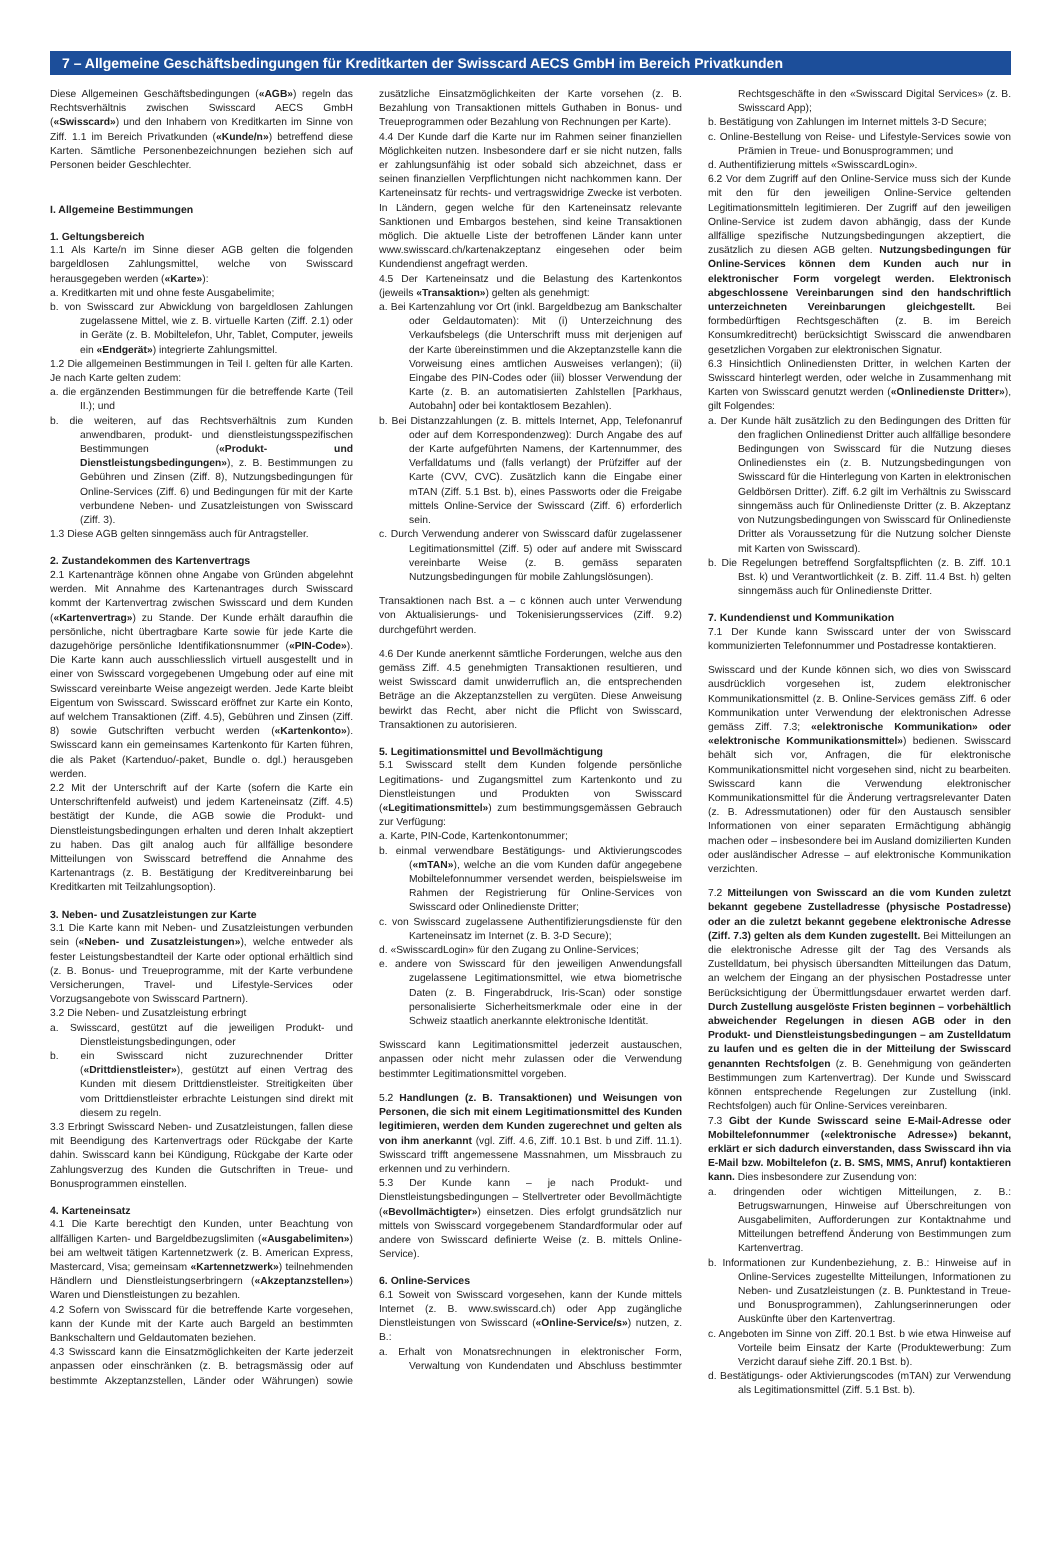7 – Allgemeine Geschäftsbedingungen für Kreditkarten der Swisscard AECS GmbH im Bereich Privatkunden
Diese Allgemeinen Geschäftsbedingungen («AGB») regeln das Rechtsverhältnis zwischen Swisscard AECS GmbH («Swisscard») und den Inhabern von Kreditkarten im Sinne von Ziff. 1.1 im Bereich Privatkunden («Kunde/n») betreffend diese Karten. Sämtliche Personenbezeichnungen beziehen sich auf Personen beider Geschlechter.
I. Allgemeine Bestimmungen
1. Geltungsbereich
1.1 Als Karte/n im Sinne dieser AGB gelten die folgenden bargeldlosen Zahlungsmittel, welche von Swisscard herausgegeben werden («Karte»):
a. Kreditkarten mit und ohne feste Ausgabelimite;
b. von Swisscard zur Abwicklung von bargeldlosen Zahlungen zugelassene Mittel, wie z. B. virtuelle Karten (Ziff. 2.1) oder in Geräte (z. B. Mobiltelefon, Uhr, Tablet, Computer, jeweils ein «Endgerät») integrierte Zahlungsmittel.
1.2 Die allgemeinen Bestimmungen in Teil I. gelten für alle Karten. Je nach Karte gelten zudem:
a. die ergänzenden Bestimmungen für die betreffende Karte (Teil II.); und
b. die weiteren, auf das Rechtsverhältnis zum Kunden anwendbaren, produkt- und dienstleistungsspezifischen Bestimmungen («Produkt- und Dienstleistungsbedingungen»), z. B. Bestimmungen zu Gebühren und Zinsen (Ziff. 8), Nutzungsbedingungen für Online-Services (Ziff. 6) und Bedingungen für mit der Karte verbundene Neben- und Zusatzleistungen von Swisscard (Ziff. 3).
1.3 Diese AGB gelten sinngemäss auch für Antragsteller.
2. Zustandekommen des Kartenvertrags
2.1 Kartenanträge können ohne Angabe von Gründen abgelehnt werden. Mit Annahme des Kartenantrages durch Swisscard kommt der Kartenvertrag zwischen Swisscard und dem Kunden («Kartenvertrag») zu Stande. Der Kunde erhält daraufhin die persönliche, nicht übertragbare Karte sowie für jede Karte die dazugehörige persönliche Identifikationsnummer («PIN-Code»). Die Karte kann auch ausschliesslich virtuell ausgestellt und in einer von Swisscard vorgegebenen Umgebung oder auf eine mit Swisscard vereinbarte Weise angezeigt werden. Jede Karte bleibt Eigentum von Swisscard. Swisscard eröffnet zur Karte ein Konto, auf welchem Transaktionen (Ziff. 4.5), Gebühren und Zinsen (Ziff. 8) sowie Gutschriften verbucht werden («Kartenkonto»). Swisscard kann ein gemeinsames Kartenkonto für Karten führen, die als Paket (Kartenduo/-paket, Bundle o. dgl.) herausgeben werden.
2.2 Mit der Unterschrift auf der Karte (sofern die Karte ein Unterschriftenfeld aufweist) und jedem Karteneinsatz (Ziff. 4.5) bestätigt der Kunde, die AGB sowie die Produkt- und Dienstleistungsbedingungen erhalten und deren Inhalt akzeptiert zu haben. Das gilt analog auch für allfällige besondere Mitteilungen von Swisscard betreffend die Annahme des Kartenantrags (z. B. Bestätigung der Kreditvereinbarung bei Kreditkarten mit Teilzahlungsoption).
3. Neben- und Zusatzleistungen zur Karte
3.1 Die Karte kann mit Neben- und Zusatzleistungen verbunden sein («Neben- und Zusatzleistungen»), welche entweder als fester Leistungsbestandteil der Karte oder optional erhältlich sind (z. B. Bonus- und Treueprogramme, mit der Karte verbundene Versicherungen, Travel- und Lifestyle-Services oder Vorzugsangebote von Swisscard Partnern).
3.2 Die Neben- und Zusatzleistung erbringt
a. Swisscard, gestützt auf die jeweiligen Produkt- und Dienstleistungsbedingungen, oder
b. ein Swisscard nicht zuzurechnender Dritter («Drittdienstleister»), gestützt auf einen Vertrag des Kunden mit diesem Drittdienstleister. Streitigkeiten über vom Drittdienstleister erbrachte Leistungen sind direkt mit diesem zu regeln.
3.3 Erbringt Swisscard Neben- und Zusatzleistungen, fallen diese mit Beendigung des Kartenvertrags oder Rückgabe der Karte dahin. Swisscard kann bei Kündigung, Rückgabe der Karte oder Zahlungsverzug des Kunden die Gutschriften in Treue- und Bonusprogrammen einstellen.
4. Karteneinsatz
4.1 Die Karte berechtigt den Kunden, unter Beachtung von allfälligen Karten- und Bargeldbezugslimiten («Ausgabelimiten») bei am weltweit tätigen Kartennetzwerk (z. B. American Express, Mastercard, Visa; gemeinsam «Kartennetzwerk») teilnehmenden Händlern und Dienstleistungserbringern («Akzeptanzstellen») Waren und Dienstleistungen zu bezahlen.
4.2 Sofern von Swisscard für die betreffende Karte vorgesehen, kann der Kunde mit der Karte auch Bargeld an bestimmten Bankschaltern und Geldautomaten beziehen.
4.3 Swisscard kann die Einsatzmöglichkeiten der Karte jederzeit anpassen oder einschränken (z. B. betragsmässig oder auf bestimmte Akzeptanzstellen, Länder oder Währungen) sowie zusätzliche Einsatzmöglichkeiten der Karte vorsehen (z. B. Bezahlung von Transaktionen mittels Guthaben in Bonus- und Treueprogrammen oder Bezahlung von Rechnungen per Karte).
4.4 Der Kunde darf die Karte nur im Rahmen seiner finanziellen Möglichkeiten nutzen. Insbesondere darf er sie nicht nutzen, falls er zahlungsunfähig ist oder sobald sich abzeichnet, dass er seinen finanziellen Verpflichtungen nicht nachkommen kann. Der Karteneinsatz für rechts- und vertragswidrige Zwecke ist verboten. In Ländern, gegen welche für den Karteneinsatz relevante Sanktionen und Embargos bestehen, sind keine Transaktionen möglich. Die aktuelle Liste der betroffenen Länder kann unter www.swisscard.ch/kartenakzeptanz eingesehen oder beim Kundendienst angefragt werden.
4.5 Der Karteneinsatz und die Belastung des Kartenkontos (jeweils «Transaktion») gelten als genehmigt:
a. Bei Kartenzahlung vor Ort (inkl. Bargeldbezug am Bankschalter oder Geldautomaten): Mit (i) Unterzeichnung des Verkaufsbelegs (die Unterschrift muss mit derjenigen auf der Karte übereinstimmen und die Akzeptanzstelle kann die Vorweisung eines amtlichen Ausweises verlangen); (ii) Eingabe des PIN-Codes oder (iii) blosser Verwendung der Karte (z. B. an automatisierten Zahlstellen [Parkhaus, Autobahn] oder bei kontaktlosem Bezahlen).
b. Bei Distanzzahlungen (z. B. mittels Internet, App, Telefonanruf oder auf dem Korrespondenzweg): Durch Angabe des auf der Karte aufgeführten Namens, der Kartennummer, des Verfalldatums und (falls verlangt) der Prüfziffer auf der Karte (CVV, CVC). Zusätzlich kann die Eingabe einer mTAN (Ziff. 5.1 Bst. b), eines Passworts oder die Freigabe mittels Online-Service der Swisscard (Ziff. 6) erforderlich sein.
c. Durch Verwendung anderer von Swisscard dafür zugelassener Legitimationsmittel (Ziff. 5) oder auf andere mit Swisscard vereinbarte Weise (z. B. gemäss separaten Nutzungsbedingungen für mobile Zahlungslösungen).
Transaktionen nach Bst. a – c können auch unter Verwendung von Aktualisierungs- und Tokenisierungsservices (Ziff. 9.2) durchgeführt werden.
4.6 Der Kunde anerkennt sämtliche Forderungen, welche aus den gemäss Ziff. 4.5 genehmigten Transaktionen resultieren, und weist Swisscard damit unwiderruflich an, die entsprechenden Beträge an die Akzeptanzstellen zu vergüten. Diese Anweisung bewirkt das Recht, aber nicht die Pflicht von Swisscard, Transaktionen zu autorisieren.
5. Legitimationsmittel und Bevollmächtigung
5.1 Swisscard stellt dem Kunden folgende persönliche Legitimations- und Zugangsmittel zum Kartenkonto und zu Dienstleistungen und Produkten von Swisscard («Legitimationsmittel») zum bestimmungsgemässen Gebrauch zur Verfügung:
a. Karte, PIN-Code, Kartenkontonummer;
b. einmal verwendbare Bestätigungs- und Aktivierungscodes («mTAN»), welche an die vom Kunden dafür angegebene Mobiltelefonnummer versendet werden, beispielsweise im Rahmen der Registrierung für Online-Services von Swisscard oder Onlinedienste Dritter;
c. von Swisscard zugelassene Authentifizierungsdienste für den Karteneinsatz im Internet (z. B. 3-D Secure);
d. «SwisscardLogin» für den Zugang zu Online-Services;
e. andere von Swisscard für den jeweiligen Anwendungsfall zugelassene Legitimationsmittel, wie etwa biometrische Daten (z. B. Fingerabdruck, Iris-Scan) oder sonstige personalisierte Sicherheitsmerkmale oder eine in der Schweiz staatlich anerkannte elektronische Identität.
Swisscard kann Legitimationsmittel jederzeit austauschen, anpassen oder nicht mehr zulassen oder die Verwendung bestimmter Legitimationsmittel vorgeben.
5.2 Handlungen (z. B. Transaktionen) und Weisungen von Personen, die sich mit einem Legitimationsmittel des Kunden legitimieren, werden dem Kunden zugerechnet und gelten als von ihm anerkannt (vgl. Ziff. 4.6, Ziff. 10.1 Bst. b und Ziff. 11.1). Swisscard trifft angemessene Massnahmen, um Missbrauch zu erkennen und zu verhindern.
5.3 Der Kunde kann – je nach Produkt- und Dienstleistungsbedingungen – Stellvertreter oder Bevollmächtigte («Bevollmächtigter») einsetzen. Dies erfolgt grundsätzlich nur mittels von Swisscard vorgegebenem Standardformular oder auf andere von Swisscard definierte Weise (z. B. mittels Online-Service).
6. Online-Services
6.1 Soweit von Swisscard vorgesehen, kann der Kunde mittels Internet (z. B. www.swisscard.ch) oder App zugängliche Dienstleistungen von Swisscard («Online-Service/s») nutzen, z. B.:
a. Erhalt von Monatsrechnungen in elektronischer Form, Verwaltung von Kundendaten und Abschluss bestimmter Rechtsgeschäfte in den «Swisscard Digital Services» (z. B. Swisscard App);
b. Bestätigung von Zahlungen im Internet mittels 3-D Secure;
c. Online-Bestellung von Reise- und Lifestyle-Services sowie von Prämien in Treue- und Bonusprogrammen; und
d. Authentifizierung mittels «SwisscardLogin».
6.2 Vor dem Zugriff auf den Online-Service muss sich der Kunde mit den für den jeweiligen Online-Service geltenden Legitimationsmitteln legitimieren. Der Zugriff auf den jeweiligen Online-Service ist zudem davon abhängig, dass der Kunde allfällige spezifische Nutzungsbedingungen akzeptiert, die zusätzlich zu diesen AGB gelten. Nutzungsbedingungen für Online-Services können dem Kunden auch nur in elektronischer Form vorgelegt werden. Elektronisch abgeschlossene Vereinbarungen sind den handschriftlich unterzeichneten Vereinbarungen gleichgestellt. Bei formbedürftigen Rechtsgeschäften (z. B. im Bereich Konsumkreditrecht) berücksichtigt Swisscard die anwendbaren gesetzlichen Vorgaben zur elektronischen Signatur.
6.3 Hinsichtlich Onlinediensten Dritter, in welchen Karten der Swisscard hinterlegt werden, oder welche in Zusammenhang mit Karten von Swisscard genutzt werden («Onlinedienste Dritter»), gilt Folgendes:
a. Der Kunde hält zusätzlich zu den Bedingungen des Dritten für den fraglichen Onlinedienst Dritter auch allfällige besondere Bedingungen von Swisscard für die Nutzung dieses Onlinedienstes ein (z. B. Nutzungsbedingungen von Swisscard für die Hinterlegung von Karten in elektronischen Geldbörsen Dritter). Ziff. 6.2 gilt im Verhältnis zu Swisscard sinngemäss auch für Onlinedienste Dritter (z. B. Akzeptanz von Nutzungsbedingungen von Swisscard für Onlinedienste Dritter als Voraussetzung für die Nutzung solcher Dienste mit Karten von Swisscard).
b. Die Regelungen betreffend Sorgfaltspflichten (z. B. Ziff. 10.1 Bst. k) und Verantwortlichkeit (z. B. Ziff. 11.4 Bst. h) gelten sinngemäss auch für Onlinedienste Dritter.
7. Kundendienst und Kommunikation
7.1 Der Kunde kann Swisscard unter der von Swisscard kommunizierten Telefonnummer und Postadresse kontaktieren.
Swisscard und der Kunde können sich, wo dies von Swisscard ausdrücklich vorgesehen ist, zudem elektronischer Kommunikationsmittel (z. B. Online-Services gemäss Ziff. 6 oder Kommunikation unter Verwendung der elektronischen Adresse gemäss Ziff. 7.3; «elektronische Kommunikation» oder «elektronische Kommunikationsmittel») bedienen. Swisscard behält sich vor, Anfragen, die für elektronische Kommunikationsmittel nicht vorgesehen sind, nicht zu bearbeiten. Swisscard kann die Verwendung elektronischer Kommunikationsmittel für die Änderung vertragsrelevanter Daten (z. B. Adressmutationen) oder für den Austausch sensibler Informationen von einer separaten Ermächtigung abhängig machen oder – insbesondere bei im Ausland domizilierten Kunden oder ausländischer Adresse – auf elektronische Kommunikation verzichten.
7.2 Mitteilungen von Swisscard an die vom Kunden zuletzt bekannt gegebene Zustelladresse (physische Postadresse) oder an die zuletzt bekannt gegebene elektronische Adresse (Ziff. 7.3) gelten als dem Kunden zugestellt. Bei Mitteilungen an die elektronische Adresse gilt der Tag des Versands als Zustelldatum, bei physisch übersandten Mitteilungen das Datum, an welchem der Eingang an der physischen Postadresse unter Berücksichtigung der Übermittlungsdauer erwartet werden darf. Durch Zustellung ausgelöste Fristen beginnen – vorbehältlich abweichender Regelungen in diesen AGB oder in den Produkt- und Dienstleistungsbedingungen – am Zustelldatum zu laufen und es gelten die in der Mitteilung der Swisscard genannten Rechtsfolgen (z. B. Genehmigung von geänderten Bestimmungen zum Kartenvertrag). Der Kunde und Swisscard können entsprechende Regelungen zur Zustellung (inkl. Rechtsfolgen) auch für Online-Services vereinbaren.
7.3 Gibt der Kunde Swisscard seine E-Mail-Adresse oder Mobiltelefonnummer («elektronische Adresse») bekannt, erklärt er sich dadurch einverstanden, dass Swisscard ihn via E-Mail bzw. Mobiltelefon (z. B. SMS, MMS, Anruf) kontaktieren kann. Dies insbesondere zur Zusendung von:
a. dringenden oder wichtigen Mitteilungen, z. B.: Betrugswarnungen, Hinweise auf Überschreitungen von Ausgabelimiten, Aufforderungen zur Kontaktnahme und Mitteilungen betreffend Änderung von Bestimmungen zum Kartenvertrag.
b. Informationen zur Kundenbeziehung, z. B.: Hinweise auf in Online-Services zugestellte Mitteilungen, Informationen zu Neben- und Zusatzleistungen (z. B. Punktestand in Treue- und Bonusprogrammen), Zahlungserinnerungen oder Auskünfte über den Kartenvertrag.
c. Angeboten im Sinne von Ziff. 20.1 Bst. b wie etwa Hinweise auf Vorteile beim Einsatz der Karte (Produktewerbung: Zum Verzicht darauf siehe Ziff. 20.1 Bst. b).
d. Bestätigungs- oder Aktivierungscodes (mTAN) zur Verwendung als Legitimationsmittel (Ziff. 5.1 Bst. b).